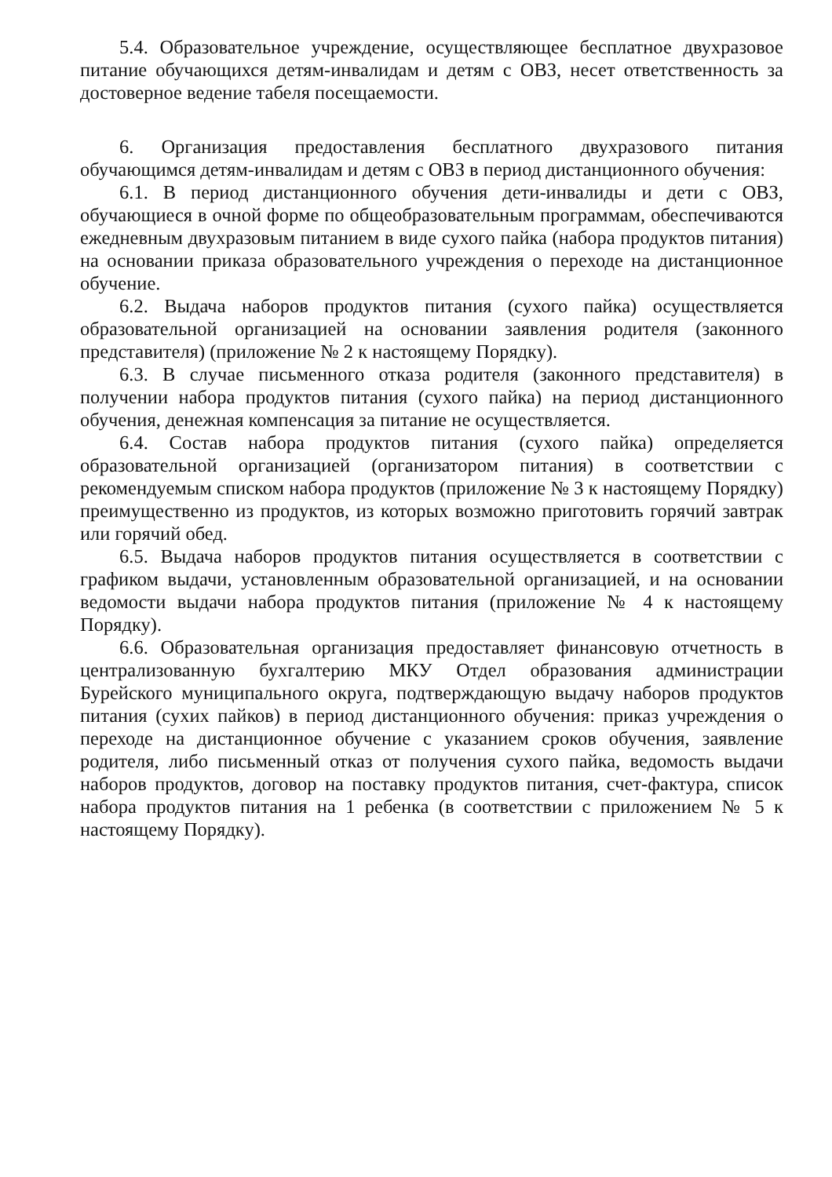5.4. Образовательное учреждение, осуществляющее бесплатное двухразовое питание обучающихся детям-инвалидам и детям с ОВЗ, несет ответственность за достоверное ведение табеля посещаемости.
6. Организация предоставления бесплатного двухразового питания обучающимся детям-инвалидам и детям с ОВЗ в период дистанционного обучения:
6.1. В период дистанционного обучения дети-инвалиды и дети с ОВЗ, обучающиеся в очной форме по общеобразовательным программам, обеспечиваются ежедневным двухразовым питанием в виде сухого пайка (набора продуктов питания) на основании приказа образовательного учреждения о переходе на дистанционное обучение.
6.2. Выдача наборов продуктов питания (сухого пайка) осуществляется образовательной организацией на основании заявления родителя (законного представителя) (приложение № 2 к настоящему Порядку).
6.3. В случае письменного отказа родителя (законного представителя) в получении набора продуктов питания (сухого пайка) на период дистанционного обучения, денежная компенсация за питание не осуществляется.
6.4. Состав набора продуктов питания (сухого пайка) определяется образовательной организацией (организатором питания) в соответствии с рекомендуемым списком набора продуктов (приложение № 3 к настоящему Порядку) преимущественно из продуктов, из которых возможно приготовить горячий завтрак или горячий обед.
6.5. Выдача наборов продуктов питания осуществляется в соответствии с графиком выдачи, установленным образовательной организацией, и на основании ведомости выдачи набора продуктов питания (приложение № 4 к настоящему Порядку).
6.6. Образовательная организация предоставляет финансовую отчетность в централизованную бухгалтерию МКУ Отдел образования администрации Бурейского муниципального округа, подтверждающую выдачу наборов продуктов питания (сухих пайков) в период дистанционного обучения: приказ учреждения о переходе на дистанционное обучение с указанием сроков обучения, заявление родителя, либо письменный отказ от получения сухого пайка, ведомость выдачи наборов продуктов, договор на поставку продуктов питания, счет-фактура, список набора продуктов питания на 1 ребенка (в соответствии с приложением № 5 к настоящему Порядку).